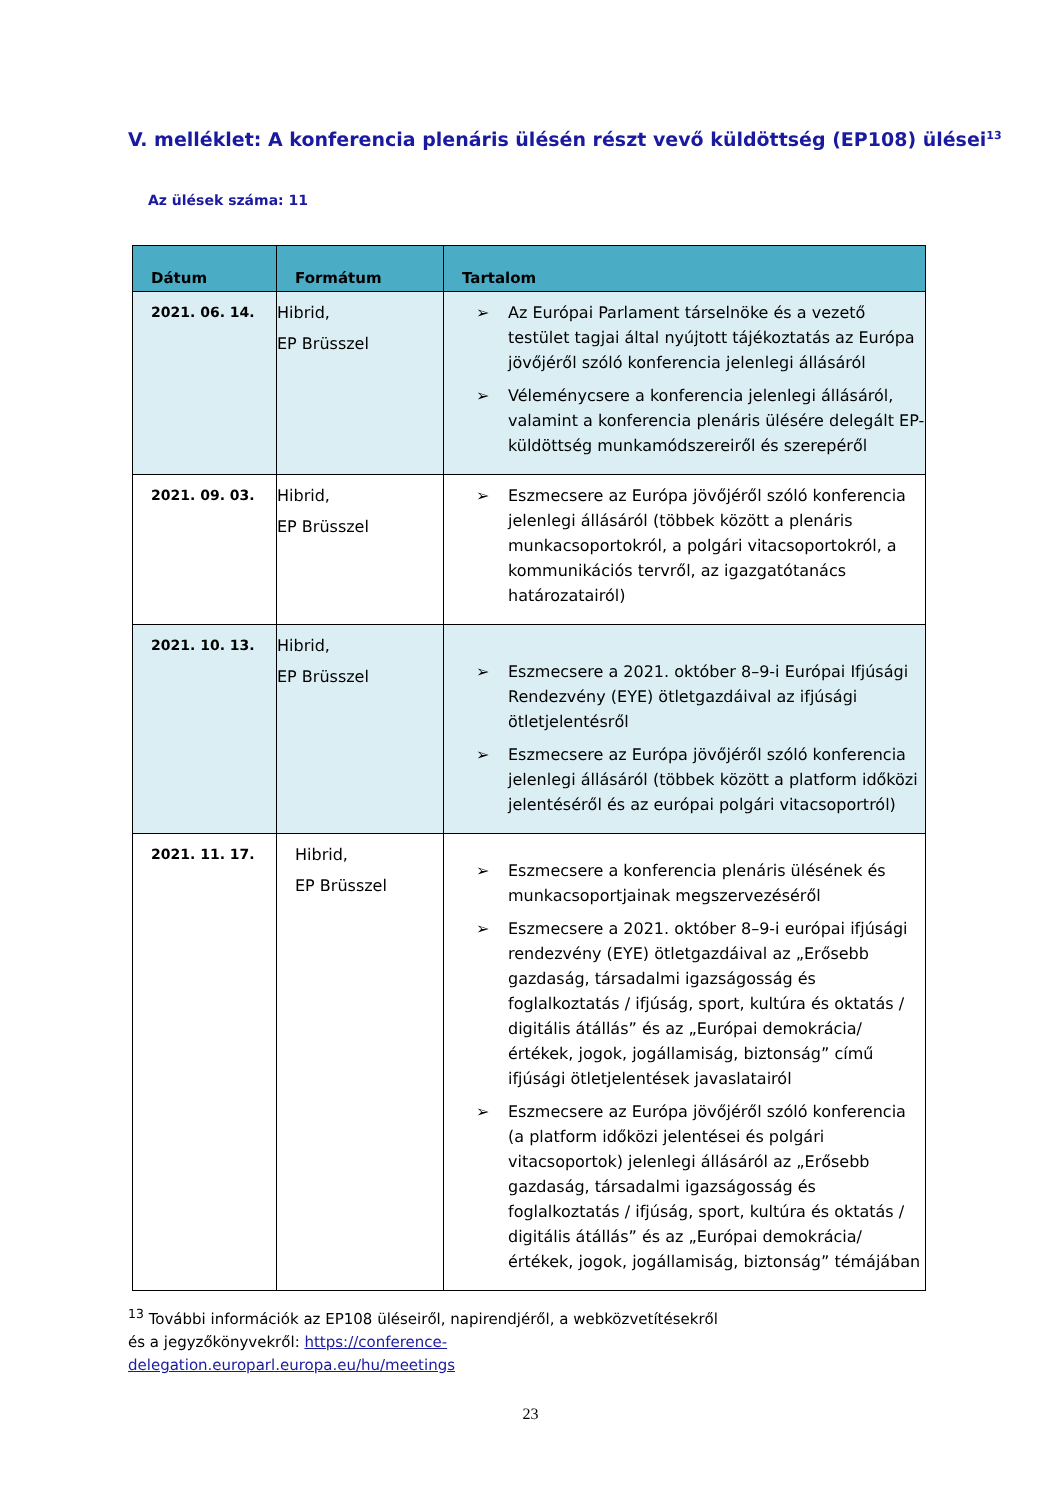V. melléklet: A konferencia plenáris ülésén részt vevő küldöttség (EP108) ülései<sup>13</sup>
Az ülések száma: 11
| Dátum | Formátum | Tartalom |
| --- | --- | --- |
| 2021. 06. 14. | Hibrid, EP Brüsszel | ➢ Az Európai Parlament társelnöke és a vezető testület tagjai által nyújtott tájékoztatás az Európa jövőjéről szóló konferencia jelenlegi állásáról ➢ Véleménycsere a konferencia jelenlegi állásáról, valamint a konferencia plenáris ülésére delegált EP-küldöttség munkamódszereiről és szerepéről |
| 2021. 09. 03. | Hibrid, EP Brüsszel | ➢ Eszmecsere az Európa jövőjéről szóló konferencia jelenlegi állásáról (többek között a plenáris munkacsoportokról, a polgári vitacsoportokról, a kommunikációs tervről, az igazgatótanács határozatairól) |
| 2021. 10. 13. | Hibrid, EP Brüsszel | ➢ Eszmecsere a 2021. október 8–9-i Európai Ifjúsági Rendezvény (EYE) ötletgazdáival az ifjúsági ötletjelentésről ➢ Eszmecsere az Európa jövőjéről szóló konferencia jelenlegi állásáról (többek között a platform időközi jelentéséről és az európai polgári vitacsoportról) |
| 2021. 11. 17. | Hibrid, EP Brüsszel | ➢ Eszmecsere a konferencia plenáris ülésének és munkacsoportjainak megszervezéséről ➢ Eszmecsere a 2021. október 8–9-i európai ifjúsági rendezvény (EYE) ötletgazdáival az „Erősebb gazdaság, társadalmi igazságosság és foglalkoztatás / ifjúság, sport, kultúra és oktatás / digitális átállás” és az „Európai demokrácia/értékek, jogok, jogállamiság, biztonság” című ifjúsági ötletjelentések javaslatairól ➢ Eszmecsere az Európa jövőjéről szóló konferencia (a platform időközi jelentései és polgári vitacsoportok) jelenlegi állásáról az „Erősebb gazdaság, társadalmi igazságosság és foglalkoztatás / ifjúság, sport, kultúra és oktatás / digitális átállás” és az „Európai demokrácia/értékek, jogok, jogállamiság, biztonság” témájában |
<sup>13</sup> További információk az EP108 üléseiről, napirendjéről, a webközvetítésekről
és a jegyzőkönyvekről: https://conference-
delegation.europarl.europa.eu/hu/meetings
23